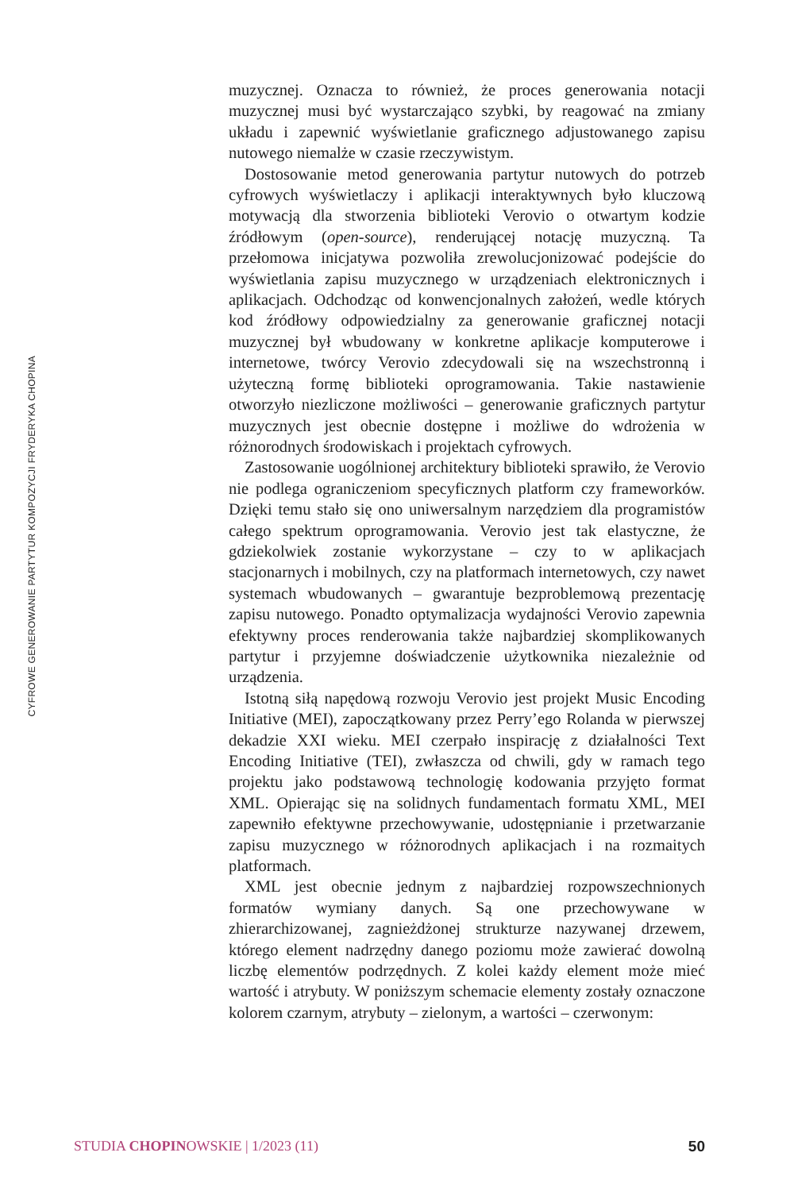CYFROWE GENEROWANIE PARTYTUR KOMPOZYCJI FRYDERYKA CHOPINA
muzycznej. Oznacza to również, że proces generowania notacji muzycznej musi być wystarczająco szybki, by reagować na zmiany układu i zapewnić wyświetlanie graficznego adjustowanego zapisu nutowego niemalże w czasie rzeczywistym.
Dostosowanie metod generowania partytur nutowych do potrzeb cyfrowych wyświetlaczy i aplikacji interaktywnych było kluczową motywacją dla stworzenia biblioteki Verovio o otwartym kodzie źródłowym (open-source), renderującej notację muzyczną. Ta przełomowa inicjatywa pozwoliła zrewolucjonizować podejście do wyświetlania zapisu muzycznego w urządzeniach elektronicznych i aplikacjach. Odchodząc od konwencjonalnych założeń, wedle których kod źródłowy odpowiedzialny za generowanie graficznej notacji muzycznej był wbudowany w konkretne aplikacje komputerowe i internetowe, twórcy Verovio zdecydowali się na wszechstronną i użyteczną formę biblioteki oprogramowania. Takie nastawienie otworzyło niezliczone możliwości – generowanie graficznych partytur muzycznych jest obecnie dostępne i możliwe do wdrożenia w różnorodnych środowiskach i projektach cyfrowych.
Zastosowanie uogólnionej architektury biblioteki sprawiło, że Verovio nie podlega ograniczeniom specyficznych platform czy frameworków. Dzięki temu stało się ono uniwersalnym narzędziem dla programistów całego spektrum oprogramowania. Verovio jest tak elastyczne, że gdziekolwiek zostanie wykorzystane – czy to w aplikacjach stacjonarnych i mobilnych, czy na platformach internetowych, czy nawet systemach wbudowanych – gwarantuje bezproblemową prezentację zapisu nutowego. Ponadto optymalizacja wydajności Verovio zapewnia efektywny proces renderowania także najbardziej skomplikowanych partytur i przyjemne doświadczenie użytkownika niezależnie od urządzenia.
Istotną siłą napędową rozwoju Verovio jest projekt Music Encoding Initiative (MEI), zapoczątkowany przez Perry’ego Rolanda w pierwszej dekadzie XXI wieku. MEI czerpało inspirację z działalności Text Encoding Initiative (TEI), zwłaszcza od chwili, gdy w ramach tego projektu jako podstawową technologię kodowania przyjęto format XML. Opierając się na solidnych fundamentach formatu XML, MEI zapewniło efektywne przechowywanie, udostępnianie i przetwarzanie zapisu muzycznego w różnorodnych aplikacjach i na rozmaitych platformach.
XML jest obecnie jednym z najbardziej rozpowszechnionych formatów wymiany danych. Są one przechowywane w zhierarchizowanej, zagnieżdżonej strukturze nazywanej drzewem, którego element nadrzędny danego poziomu może zawierać dowolną liczbę elementów podrzędnych. Z kolei każdy element może mieć wartość i atrybuty. W poniższym schemacie elementy zostały oznaczone kolorem czarnym, atrybuty – zielonym, a wartości – czerwonym:
STUDIA CHOPINOWSKIE | 1/2023 (11) 50